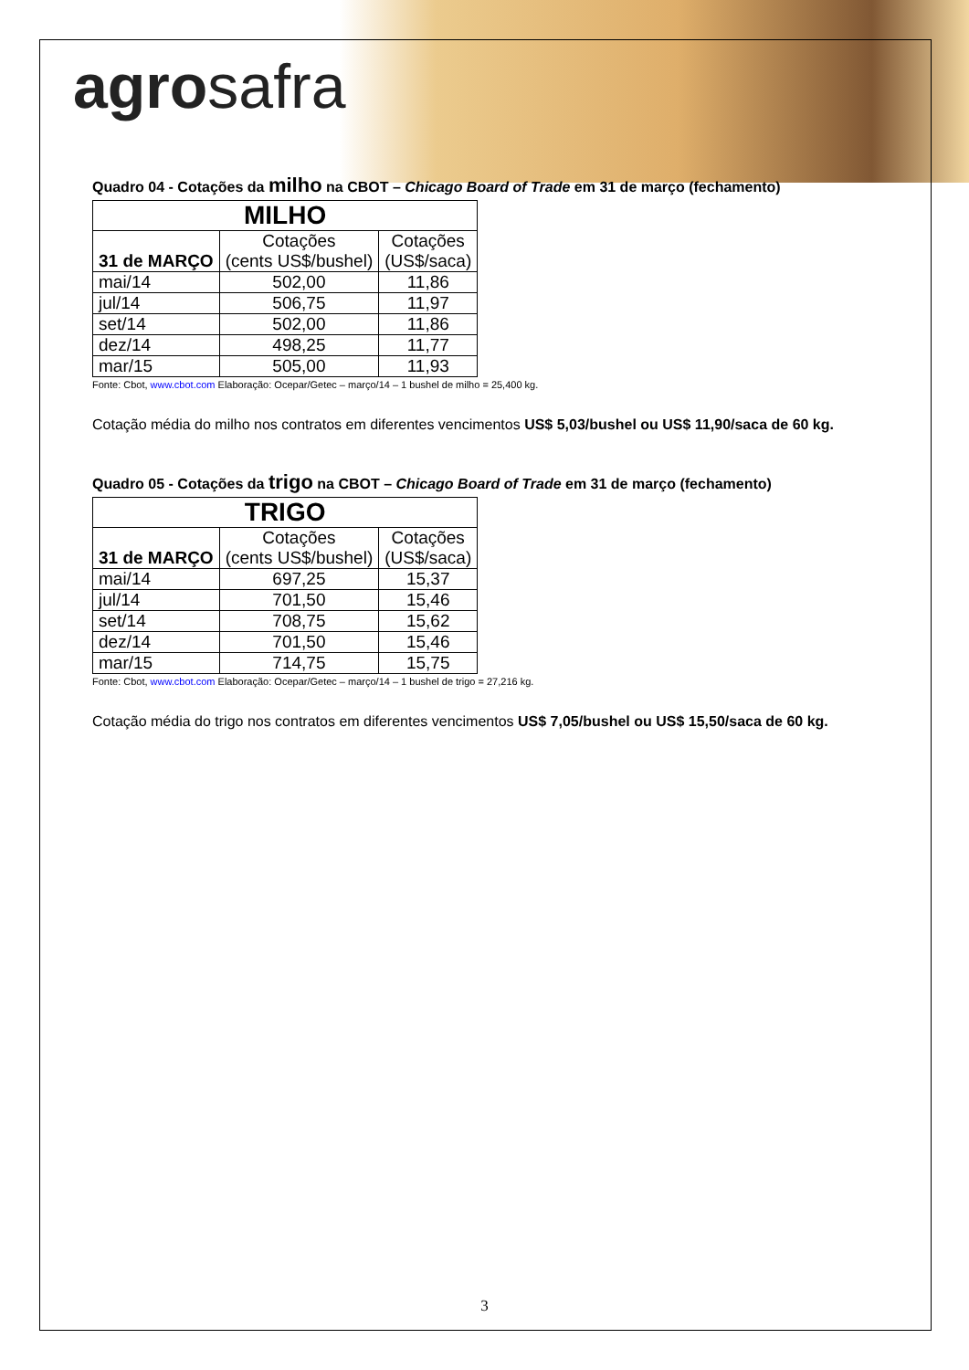agrosafra
Quadro 04 - Cotações da milho na CBOT – Chicago Board of Trade em 31 de março (fechamento)
| MILHO | | |
| --- | --- | --- |
| 31 de MARÇO | Cotações (cents US$/bushel) | Cotações (US$/saca) |
| mai/14 | 502,00 | 11,86 |
| jul/14 | 506,75 | 11,97 |
| set/14 | 502,00 | 11,86 |
| dez/14 | 498,25 | 11,77 |
| mar/15 | 505,00 | 11,93 |
Fonte: Cbot, www.cbot.com Elaboração: Ocepar/Getec – março/14 – 1 bushel de milho = 25,400 kg.
Cotação média do milho nos contratos em diferentes vencimentos US$ 5,03/bushel ou US$ 11,90/saca de 60 kg.
Quadro 05 - Cotações da trigo na CBOT – Chicago Board of Trade em 31 de março (fechamento)
| TRIGO | | |
| --- | --- | --- |
| 31 de MARÇO | Cotações (cents US$/bushel) | Cotações (US$/saca) |
| mai/14 | 697,25 | 15,37 |
| jul/14 | 701,50 | 15,46 |
| set/14 | 708,75 | 15,62 |
| dez/14 | 701,50 | 15,46 |
| mar/15 | 714,75 | 15,75 |
Fonte: Cbot, www.cbot.com Elaboração: Ocepar/Getec – março/14 – 1 bushel de trigo = 27,216 kg.
Cotação média do trigo nos contratos em diferentes vencimentos US$ 7,05/bushel ou US$ 15,50/saca de 60 kg.
3